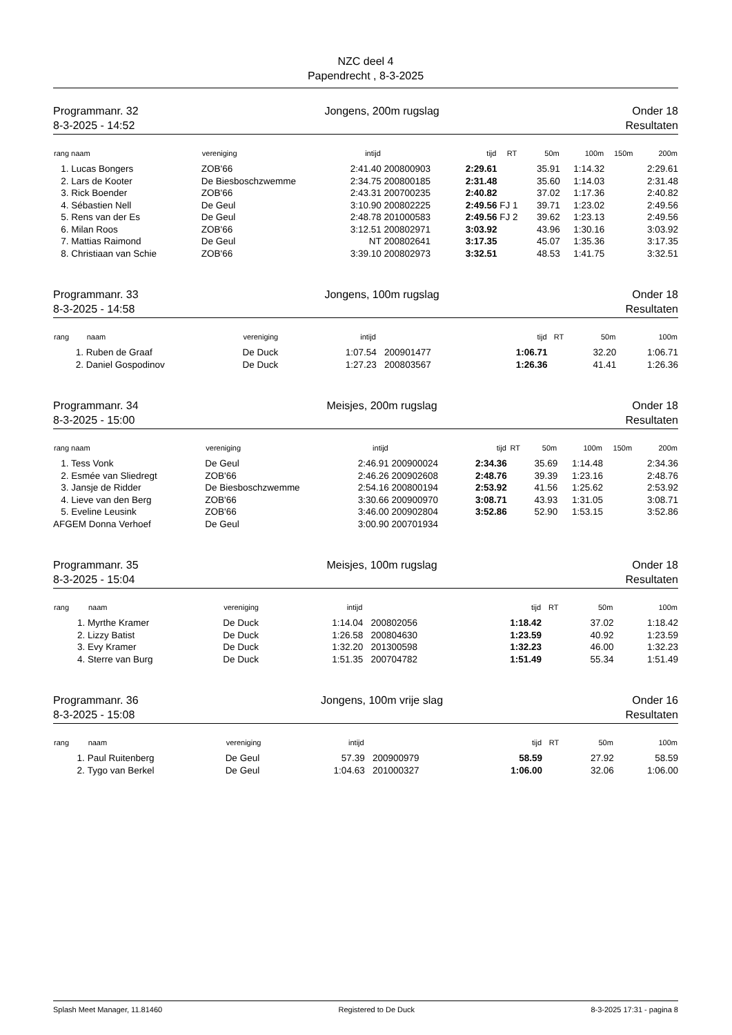NZC deel 4
Papendrecht , 8-3-2025
Programmanr. 32
8-3-2025 - 14:52
Jongens, 200m rugslag Onder 18
Resultaten
| rang naam | vereniging | intijd | | tijd | RT | 50m | 100m | 150m | 200m |
| --- | --- | --- | --- | --- | --- | --- | --- | --- | --- |
| 1. Lucas Bongers | ZOB'66 | 2:41.40 | 200800903 | 2:29.61 | | 35.91 | 1:14.32 | | 2:29.61 |
| 2. Lars de Kooter | De Biesboschzwemme | 2:34.75 | 200800185 | 2:31.48 | | 35.60 | 1:14.03 | | 2:31.48 |
| 3. Rick Boender | ZOB'66 | 2:43.31 | 200700235 | 2:40.82 | | 37.02 | 1:17.36 | | 2:40.82 |
| 4. Sébastien Nell | De Geul | 3:10.90 | 200802225 | 2:49.56 | FJ 1 | 39.71 | 1:23.02 | | 2:49.56 |
| 5. Rens van der Es | De Geul | 2:48.78 | 201000583 | 2:49.56 | FJ 2 | 39.62 | 1:23.13 | | 2:49.56 |
| 6. Milan Roos | ZOB'66 | 3:12.51 | 200802971 | 3:03.92 | | 43.96 | 1:30.16 | | 3:03.92 |
| 7. Mattias Raimond | De Geul | NT | 200802641 | 3:17.35 | | 45.07 | 1:35.36 | | 3:17.35 |
| 8. Christiaan van Schie | ZOB'66 | 3:39.10 | 200802973 | 3:32.51 | | 48.53 | 1:41.75 | | 3:32.51 |
Programmanr. 33
8-3-2025 - 14:58
Jongens, 100m rugslag Onder 18
Resultaten
| rang | naam | vereniging | intijd | | tijd | RT | 50m | 100m |
| --- | --- | --- | --- | --- | --- | --- | --- | --- |
| 1. | Ruben de Graaf | De Duck | 1:07.54 | 200901477 | 1:06.71 | | 32.20 | 1:06.71 |
| 2. | Daniel Gospodinov | De Duck | 1:27.23 | 200803567 | 1:26.36 | | 41.41 | 1:26.36 |
Programmanr. 34
8-3-2025 - 15:00
Meisjes, 200m rugslag Onder 18
Resultaten
| rang naam | vereniging | intijd | | tijd | RT | 50m | 100m | 150m | 200m |
| --- | --- | --- | --- | --- | --- | --- | --- | --- | --- |
| 1. Tess Vonk | De Geul | 2:46.91 | 200900024 | 2:34.36 | | 35.69 | 1:14.48 | | 2:34.36 |
| 2. Esmée van Sliedregt | ZOB'66 | 2:46.26 | 200902608 | 2:48.76 | | 39.39 | 1:23.16 | | 2:48.76 |
| 3. Jansje de Ridder | De Biesboschzwemme | 2:54.16 | 200800194 | 2:53.92 | | 41.56 | 1:25.62 | | 2:53.92 |
| 4. Lieve van den Berg | ZOB'66 | 3:30.66 | 200900970 | 3:08.71 | | 43.93 | 1:31.05 | | 3:08.71 |
| 5. Eveline Leusink | ZOB'66 | 3:46.00 | 200902804 | 3:52.86 | | 52.90 | 1:53.15 | | 3:52.86 |
| AFGEM Donna Verhoef | De Geul | 3:00.90 | 200701934 | | | | | | |
Programmanr. 35
8-3-2025 - 15:04
Meisjes, 100m rugslag Onder 18
Resultaten
| rang | naam | vereniging | intijd | | tijd | RT | 50m | 100m |
| --- | --- | --- | --- | --- | --- | --- | --- | --- |
| 1. | Myrthe Kramer | De Duck | 1:14.04 | 200802056 | 1:18.42 | | 37.02 | 1:18.42 |
| 2. | Lizzy Batist | De Duck | 1:26.58 | 200804630 | 1:23.59 | | 40.92 | 1:23.59 |
| 3. | Evy Kramer | De Duck | 1:32.20 | 201300598 | 1:32.23 | | 46.00 | 1:32.23 |
| 4. | Sterre van Burg | De Duck | 1:51.35 | 200704782 | 1:51.49 | | 55.34 | 1:51.49 |
Programmanr. 36
8-3-2025 - 15:08
Jongens, 100m vrije slag Onder 16
Resultaten
| rang | naam | vereniging | intijd | | tijd | RT | 50m | 100m |
| --- | --- | --- | --- | --- | --- | --- | --- | --- |
| 1. | Paul Ruitenberg | De Geul | 57.39 | 200900979 | 58.59 | | 27.92 | 58.59 |
| 2. | Tygo van Berkel | De Geul | 1:04.63 | 201000327 | 1:06.00 | | 32.06 | 1:06.00 |
Splash Meet Manager, 11.81460 Registered to De Duck 8-3-2025 17:31 - pagina 8